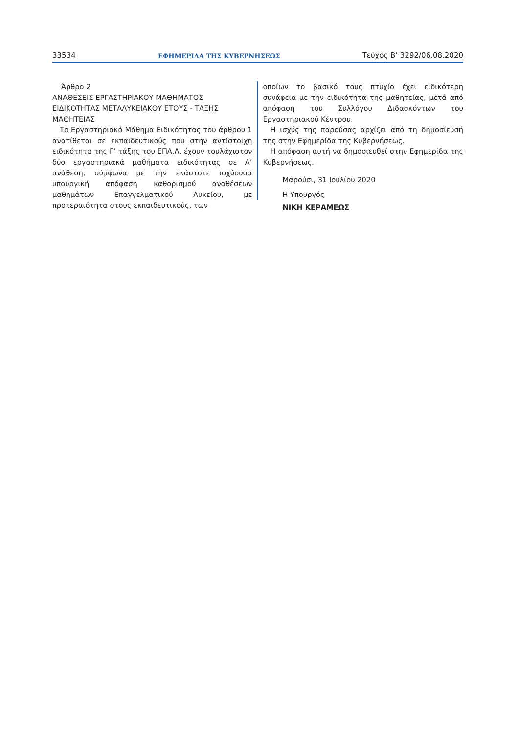33534 ΕΦΗΜΕΡΙΔΑ ΤΗΣ ΚΥΒΕΡΝΗΣΕΩΣ Τεύχος B’ 3292/06.08.2020
Άρθρο 2
ΑΝΑΘΕΣΕΙΣ ΕΡΓΑΣΤΗΡΙΑΚΟΥ ΜΑΘΗΜΑΤΟΣ ΕΙΔΙΚΟΤΗΤΑΣ ΜΕΤΑΛΥΚΕΙΑΚΟΥ ΕΤΟΥΣ - ΤΑΞΗΣ ΜΑΘΗΤΕΙΑΣ
Το Εργαστηριακό Μάθημα Ειδικότητας του άρθρου 1 ανατίθεται σε εκπαιδευτικούς που στην αντίστοιχη ειδικότητα της Γ’ τάξης του ΕΠΑ.Λ. έχουν τουλάχιστον δύο εργαστηριακά μαθήματα ειδικότητας σε Α’ ανάθεση, σύμφωνα με την εκάστοτε ισχύουσα υπουργική απόφαση καθορισμού αναθέσεων μαθημάτων Επαγγελματικού Λυκείου, με προτεραιότητα στους εκπαιδευτικούς, των
οποίων το βασικό τους πτυχίο έχει ειδικότερη συνάφεια με την ειδικότητα της μαθητείας, μετά από απόφαση του Συλλόγου Διδασκόντων του Εργαστηριακού Κέντρου.
Η ισχύς της παρούσας αρχίζει από τη δημοσίευσή της στην Εφημερίδα της Κυβερνήσεως.
Η απόφαση αυτή να δημοσιευθεί στην Εφημερίδα της Κυβερνήσεως.
Μαρούσι, 31 Ιουλίου 2020
Η Υπουργός
ΝΙΚΗ ΚΕΡΑΜΕΩΣ